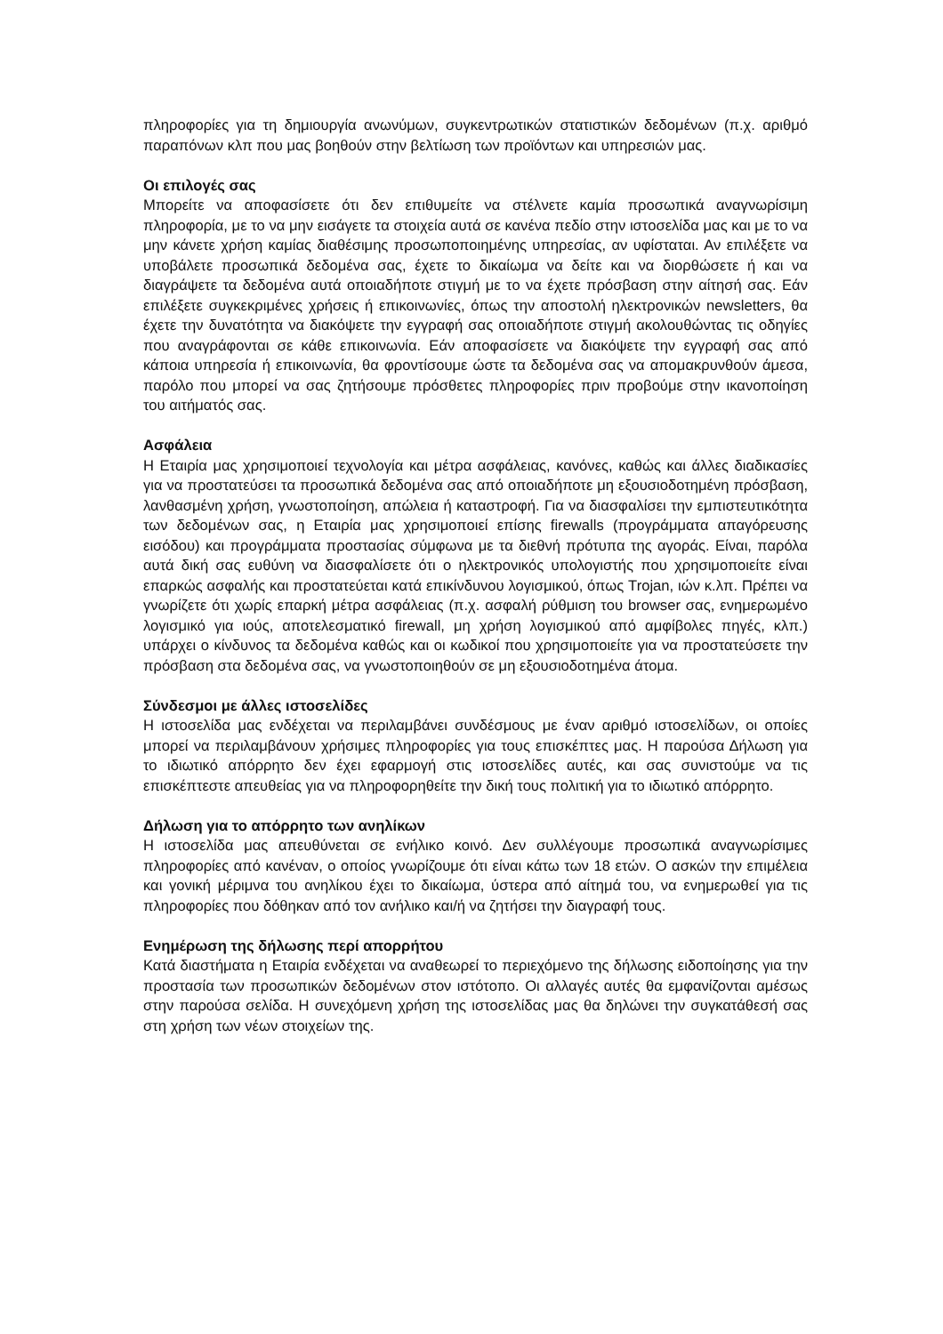πληροφορίες για τη δημιουργία ανωνύμων, συγκεντρωτικών στατιστικών δεδομένων (π.χ. αριθμό παραπόνων κλπ που μας βοηθούν στην βελτίωση των προϊόντων και υπηρεσιών μας.
Οι επιλογές σας
Μπορείτε να αποφασίσετε ότι δεν επιθυμείτε να στέλνετε καμία προσωπικά αναγνωρίσιμη πληροφορία, με το να μην εισάγετε τα στοιχεία αυτά σε κανένα πεδίο στην ιστοσελίδα μας και με το να μην κάνετε χρήση καμίας διαθέσιμης προσωποποιημένης υπηρεσίας, αν υφίσταται. Αν επιλέξετε να υποβάλετε προσωπικά δεδομένα σας, έχετε το δικαίωμα να δείτε και να διορθώσετε ή και να διαγράψετε τα δεδομένα αυτά οποιαδήποτε στιγμή με το να έχετε πρόσβαση στην αίτησή σας. Εάν επιλέξετε συγκεκριμένες χρήσεις ή επικοινωνίες, όπως την αποστολή ηλεκτρονικών newsletters, θα έχετε την δυνατότητα να διακόψετε την εγγραφή σας οποιαδήποτε στιγμή ακολουθώντας τις οδηγίες που αναγράφονται σε κάθε επικοινωνία. Εάν αποφασίσετε να διακόψετε την εγγραφή σας από κάποια υπηρεσία ή επικοινωνία, θα φροντίσουμε ώστε τα δεδομένα σας να απομακρυνθούν άμεσα, παρόλο που μπορεί να σας ζητήσουμε πρόσθετες πληροφορίες πριν προβούμε στην ικανοποίηση του αιτήματός σας.
Ασφάλεια
Η Εταιρία μας χρησιμοποιεί τεχνολογία και μέτρα ασφάλειας, κανόνες, καθώς και άλλες διαδικασίες για να προστατεύσει τα προσωπικά δεδομένα σας από οποιαδήποτε μη εξουσιοδοτημένη πρόσβαση, λανθασμένη χρήση, γνωστοποίηση, απώλεια ή καταστροφή. Για να διασφαλίσει την εμπιστευτικότητα των δεδομένων σας, η Εταιρία μας χρησιμοποιεί επίσης firewalls (προγράμματα απαγόρευσης εισόδου) και προγράμματα προστασίας σύμφωνα με τα διεθνή πρότυπα της αγοράς. Είναι, παρόλα αυτά δική σας ευθύνη να διασφαλίσετε ότι ο ηλεκτρονικός υπολογιστής που χρησιμοποιείτε είναι επαρκώς ασφαλής και προστατεύεται κατά επικίνδυνου λογισμικού, όπως Trojan, ιών κ.λπ. Πρέπει να γνωρίζετε ότι χωρίς επαρκή μέτρα ασφάλειας (π.χ. ασφαλή ρύθμιση του browser σας, ενημερωμένο λογισμικό για ιούς, αποτελεσματικό firewall, μη χρήση λογισμικού από αμφίβολες πηγές, κλπ.) υπάρχει ο κίνδυνος τα δεδομένα καθώς και οι κωδικοί που χρησιμοποιείτε για να προστατεύσετε την πρόσβαση στα δεδομένα σας, να γνωστοποιηθούν σε μη εξουσιοδοτημένα άτομα.
Σύνδεσμοι με άλλες ιστοσελίδες
Η ιστοσελίδα μας ενδέχεται να περιλαμβάνει συνδέσμους με έναν αριθμό ιστοσελίδων, οι οποίες μπορεί να περιλαμβάνουν χρήσιμες πληροφορίες για τους επισκέπτες μας. Η παρούσα Δήλωση για το ιδιωτικό απόρρητο δεν έχει εφαρμογή στις ιστοσελίδες αυτές, και σας συνιστούμε να τις επισκέπτεστε απευθείας για να πληροφορηθείτε την δική τους πολιτική για το ιδιωτικό απόρρητο.
Δήλωση για το απόρρητο των ανηλίκων
Η ιστοσελίδα μας απευθύνεται σε ενήλικο κοινό. Δεν συλλέγουμε προσωπικά αναγνωρίσιμες πληροφορίες από κανέναν, ο οποίος γνωρίζουμε ότι είναι κάτω των 18 ετών. Ο ασκών την επιμέλεια και γονική μέριμνα του ανηλίκου έχει το δικαίωμα, ύστερα από αίτημά του, να ενημερωθεί για τις πληροφορίες που δόθηκαν από τον ανήλικο και/ή να ζητήσει την διαγραφή τους.
Ενημέρωση της δήλωσης περί απορρήτου
Κατά διαστήματα η Εταιρία ενδέχεται να αναθεωρεί το περιεχόμενο της δήλωσης ειδοποίησης για την προστασία των προσωπικών δεδομένων στον ιστότοπο. Οι αλλαγές αυτές θα εμφανίζονται αμέσως στην παρούσα σελίδα. Η συνεχόμενη χρήση της ιστοσελίδας μας θα δηλώνει την συγκατάθεσή σας στη χρήση των νέων στοιχείων της.